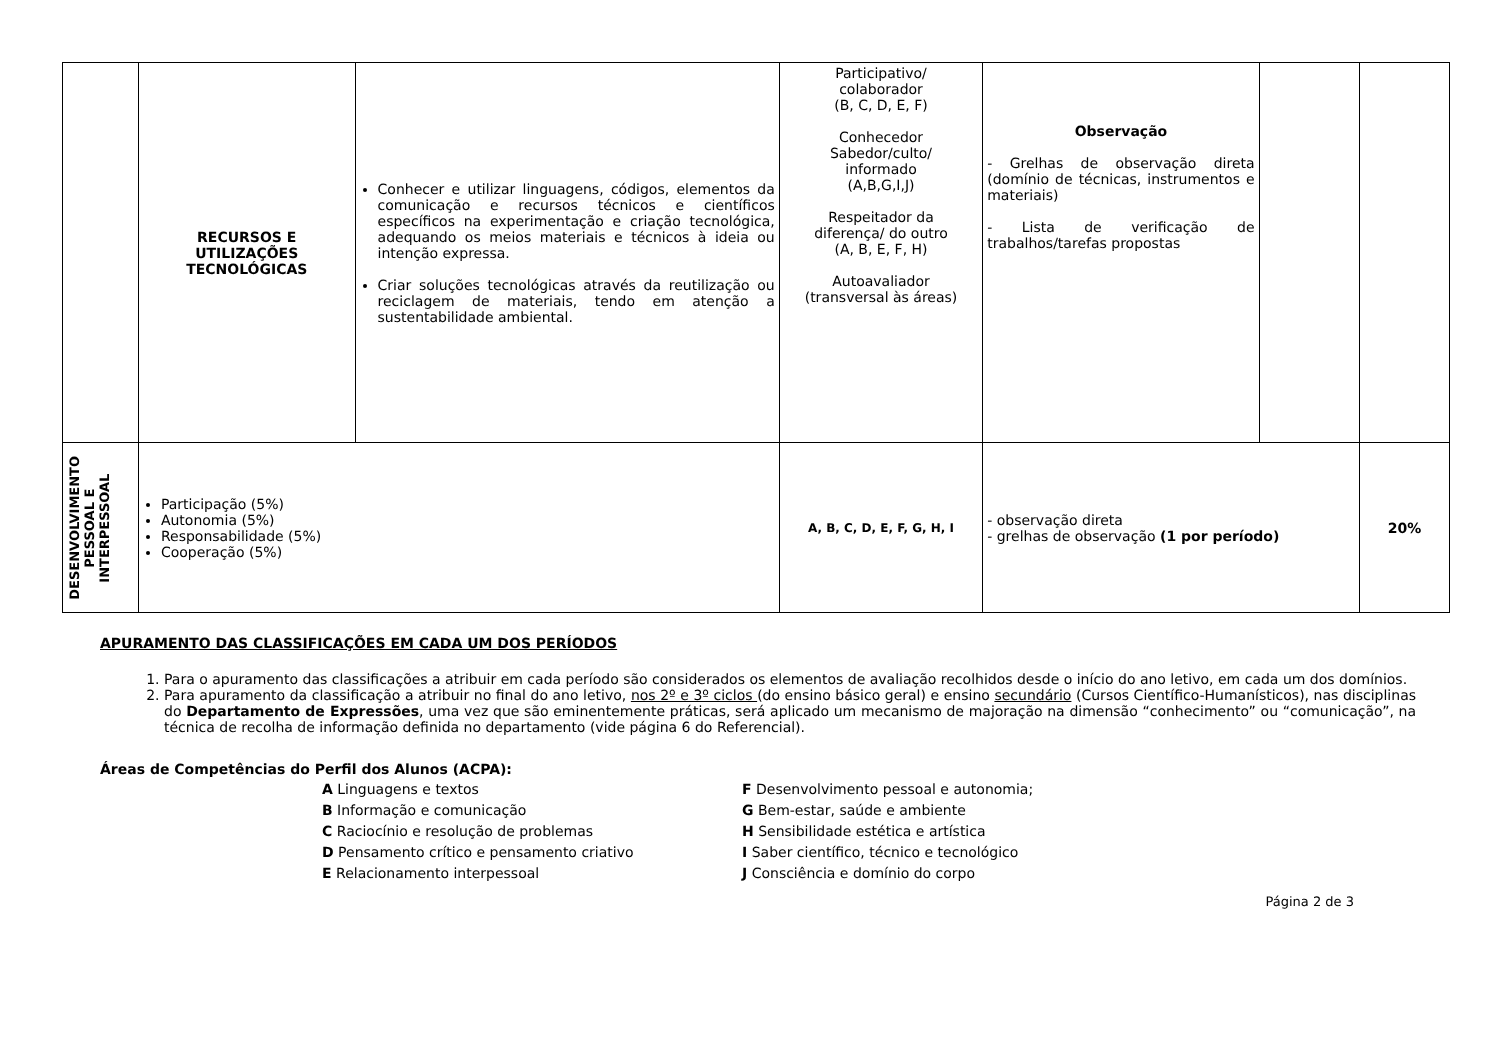| | RECURSOS E UTILIZAÇÕES TECNOLÓGICAS | Conhecer e utilizar linguagens, códigos, elementos da comunicação e recursos técnicos e científicos específicos na experimentação e criação tecnológica, adequando os meios materiais e técnicos à ideia ou intenção expressa. Criar soluções tecnológicas através da reutilização ou reciclagem de materiais, tendo em atenção a sustentabilidade ambiental. | Participativo/ colaborador (B, C, D, E, F) Conhecedor Sabedor/culto/ informado (A,B,G,I,J) Respeitador da diferença/ do outro (A, B, E, F, H) Autoavaliador (transversal às áreas) | Observação - Grelhas de observação direta (domínio de técnicas, instrumentos e materiais) - Lista de verificação de trabalhos/tarefas propostas | | |
| DESENVOLVIMENTO PESSOAL E INTERPESSOAL | Participação (5%) Autonomia (5%) Responsabilidade (5%) Cooperação (5%) | | A, B, C, D, E, F, G, H, I | - observação direta - grelhas de observação (1 por período) | | 20% |
APURAMENTO DAS CLASSIFICAÇÕES EM CADA UM DOS PERÍODOS
1. Para o apuramento das classificações a atribuir em cada período são considerados os elementos de avaliação recolhidos desde o início do ano letivo, em cada um dos domínios.
2. Para apuramento da classificação a atribuir no final do ano letivo, nos 2º e 3º ciclos (do ensino básico geral) e ensino secundário (Cursos Científico-Humanísticos), nas disciplinas do Departamento de Expressões, uma vez que são eminentemente práticas, será aplicado um mecanismo de majoração na dimensão “conhecimento” ou “comunicação”, na técnica de recolha de informação definida no departamento (vide página 6 do Referencial).
Áreas de Competências do Perfil dos Alunos (ACPA):
A Linguagens e textos
B Informação e comunicação
C Raciocínio e resolução de problemas
D Pensamento crítico e pensamento criativo
E Relacionamento interpessoal
F Desenvolvimento pessoal e autonomia;
G Bem-estar, saúde e ambiente
H Sensibilidade estética e artística
I Saber científico, técnico e tecnológico
J Consciência e domínio do corpo
Página 2 de 3